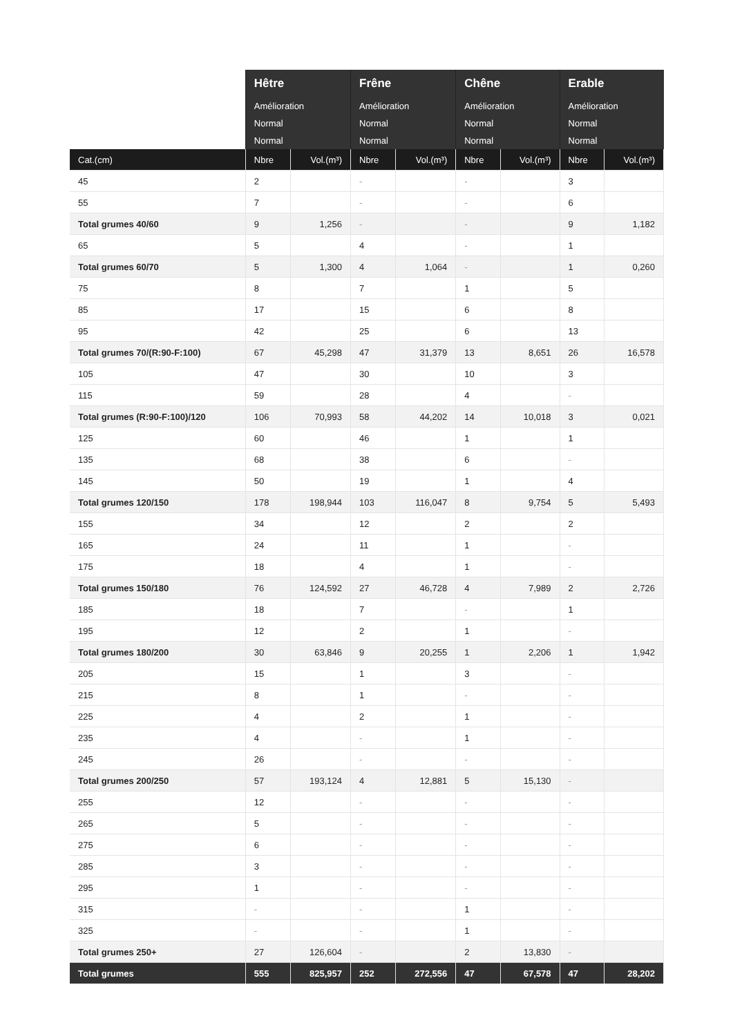| | Hêtre | | Frêne | | Chêne | | Erable | |
| | Amélioration | | Amélioration | | Amélioration | | Amélioration | |
| | Normal | | Normal | | Normal | | Normal | |
| | Normal | | Normal | | Normal | | Normal | |
| Cat.(cm) | Nbre | Vol.(m³) | Nbre | Vol.(m³) | Nbre | Vol.(m³) | Nbre | Vol.(m³) |
| 45 | 2 | | - | | - | | 3 | |
| 55 | 7 | | - | | - | | 6 | |
| Total grumes 40/60 | 9 | 1,256 | - | | - | | 9 | 1,182 |
| 65 | 5 | | 4 | | - | | 1 | |
| Total grumes 60/70 | 5 | 1,300 | 4 | 1,064 | - | | 1 | 0,260 |
| 75 | 8 | | 7 | | 1 | | 5 | |
| 85 | 17 | | 15 | | 6 | | 8 | |
| 95 | 42 | | 25 | | 6 | | 13 | |
| Total grumes 70/(R:90-F:100) | 67 | 45,298 | 47 | 31,379 | 13 | 8,651 | 26 | 16,578 |
| 105 | 47 | | 30 | | 10 | | 3 | |
| 115 | 59 | | 28 | | 4 | | - | |
| Total grumes (R:90-F:100)/120 | 106 | 70,993 | 58 | 44,202 | 14 | 10,018 | 3 | 0,021 |
| 125 | 60 | | 46 | | 1 | | 1 | |
| 135 | 68 | | 38 | | 6 | | - | |
| 145 | 50 | | 19 | | 1 | | 4 | |
| Total grumes 120/150 | 178 | 198,944 | 103 | 116,047 | 8 | 9,754 | 5 | 5,493 |
| 155 | 34 | | 12 | | 2 | | 2 | |
| 165 | 24 | | 11 | | 1 | | - | |
| 175 | 18 | | 4 | | 1 | | - | |
| Total grumes 150/180 | 76 | 124,592 | 27 | 46,728 | 4 | 7,989 | 2 | 2,726 |
| 185 | 18 | | 7 | | - | | 1 | |
| 195 | 12 | | 2 | | 1 | | - | |
| Total grumes 180/200 | 30 | 63,846 | 9 | 20,255 | 1 | 2,206 | 1 | 1,942 |
| 205 | 15 | | 1 | | 3 | | - | |
| 215 | 8 | | 1 | | - | | - | |
| 225 | 4 | | 2 | | 1 | | - | |
| 235 | 4 | | - | | 1 | | - | |
| 245 | 26 | | - | | - | | - | |
| Total grumes 200/250 | 57 | 193,124 | 4 | 12,881 | 5 | 15,130 | - | |
| 255 | 12 | | - | | - | | - | |
| 265 | 5 | | - | | - | | - | |
| 275 | 6 | | - | | - | | - | |
| 285 | 3 | | - | | - | | - | |
| 295 | 1 | | - | | - | | - | |
| 315 | - | | - | | 1 | | - | |
| 325 | - | | - | | 1 | | - | |
| Total grumes 250+ | 27 | 126,604 | - | | 2 | 13,830 | - | |
| Total grumes | 555 | 825,957 | 252 | 272,556 | 47 | 67,578 | 47 | 28,202 |